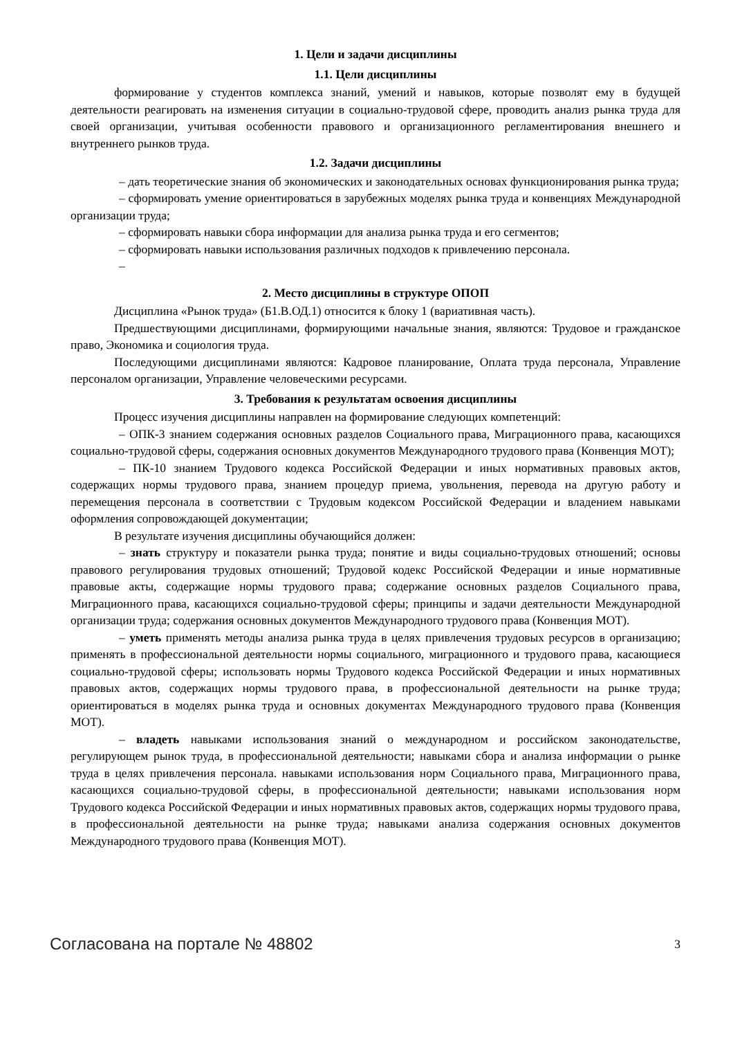1. Цели и задачи дисциплины
1.1. Цели дисциплины
формирование у студентов комплекса знаний, умений и навыков, которые позволят ему в будущей деятельности реагировать на изменения ситуации в социально-трудовой сфере, проводить анализ рынка труда для своей организации, учитывая особенности правового и организационного регламентирования внешнего и внутреннего рынков труда.
1.2. Задачи дисциплины
– дать теоретические знания об экономических и законодательных основах функционирования рынка труда;
– сформировать умение ориентироваться в зарубежных моделях рынка труда и конвенциях Международной организации труда;
– сформировать навыки сбора информации для анализа рынка труда и его сегментов;
– сформировать навыки использования различных подходов к привлечению персонала.
–
2. Место дисциплины в структуре ОПОП
Дисциплина «Рынок труда» (Б1.В.ОД.1) относится к блоку 1 (вариативная часть).
Предшествующими дисциплинами, формирующими начальные знания, являются: Трудовое и гражданское право, Экономика и социология труда.
Последующими дисциплинами являются: Кадровое планирование, Оплата труда персонала, Управление персоналом организации, Управление человеческими ресурсами.
3. Требования к результатам освоения дисциплины
Процесс изучения дисциплины направлен на формирование следующих компетенций:
– ОПК-3 знанием содержания основных разделов Социального права, Миграционного права, касающихся социально-трудовой сферы, содержания основных документов Международного трудового права (Конвенция МОТ);
– ПК-10 знанием Трудового кодекса Российской Федерации и иных нормативных правовых актов, содержащих нормы трудового права, знанием процедур приема, увольнения, перевода на другую работу и перемещения персонала в соответствии с Трудовым кодексом Российской Федерации и владением навыками оформления сопровождающей документации;
В результате изучения дисциплины обучающийся должен:
– знать структуру и показатели рынка труда; понятие и виды социально-трудовых отношений; основы правового регулирования трудовых отношений; Трудовой кодекс Российской Федерации и иные нормативные правовые акты, содержащие нормы трудового права; содержание основных разделов Социального права, Миграционного права, касающихся социально-трудовой сферы; принципы и задачи деятельности Международной организации труда; содержания основных документов Международного трудового права (Конвенция МОТ).
– уметь применять методы анализа рынка труда в целях привлечения трудовых ресурсов в организацию; применять в профессиональной деятельности нормы социального, миграционного и трудового права, касающиеся социально-трудовой сферы; использовать нормы Трудового кодекса Российской Федерации и иных нормативных правовых актов, содержащих нормы трудового права, в профессиональной деятельности на рынке труда; ориентироваться в моделях рынка труда и основных документах Международного трудового права (Конвенция МОТ).
– владеть навыками использования знаний о международном и российском законодательстве, регулирующем рынок труда, в профессиональной деятельности; навыками сбора и анализа информации о рынке труда в целях привлечения персонала. навыками использования норм Социального права, Миграционного права, касающихся социально-трудовой сферы, в профессиональной деятельности; навыками использования норм Трудового кодекса Российской Федерации и иных нормативных правовых актов, содержащих нормы трудового права, в профессиональной деятельности на рынке труда; навыками анализа содержания основных документов Международного трудового права (Конвенция МОТ).
Согласована на портале № 48802 3